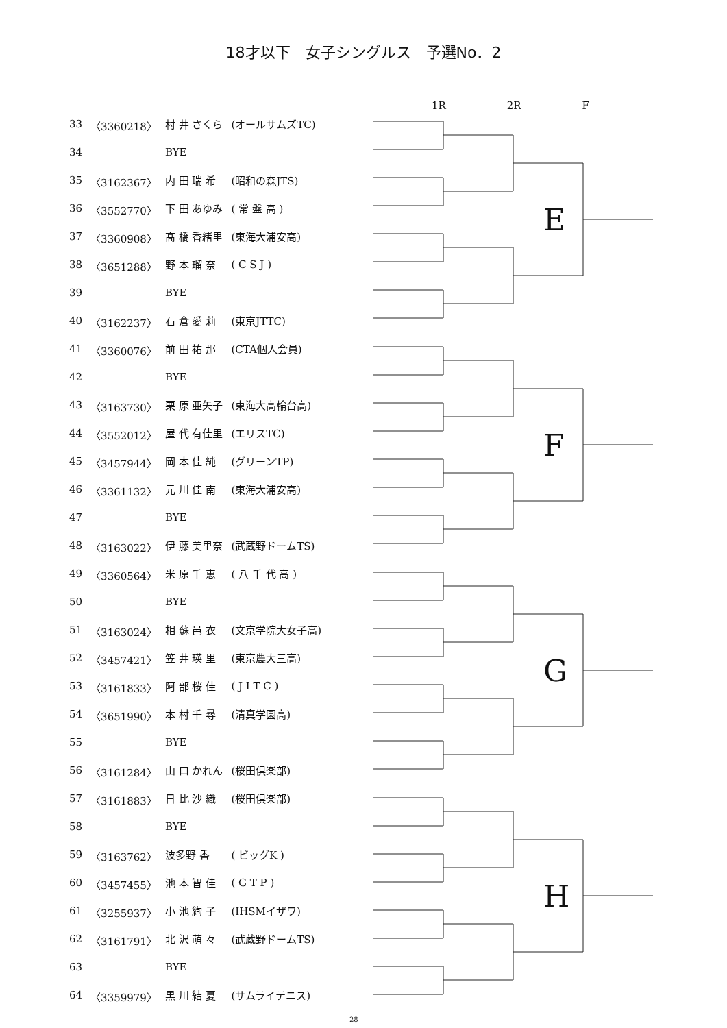18才以下　女子シングルス　予選No．2
1R 2R F
| 33 | 〈3360218〉 | 村 井 さくら | (オールサムズTC) |
| 34 | | BYE | |
| 35 | 〈3162367〉 | 内 田 瑞 希 | (昭和の森JTS) |
| 36 | 〈3552770〉 | 下 田 あゆみ | ( 常 盤 高 ) |
| 37 | 〈3360908〉 | 髙 橋 香緒里 | (東海大浦安高) |
| 38 | 〈3651288〉 | 野 本 瑠 奈 | ( C S J ) |
| 39 | | BYE | |
| 40 | 〈3162237〉 | 石 倉 愛 莉 | (東京JTTC) |
| 41 | 〈3360076〉 | 前 田 祐 那 | (CTA個人会員) |
| 42 | | BYE | |
| 43 | 〈3163730〉 | 栗 原 亜矢子 | (東海大高輪台高) |
| 44 | 〈3552012〉 | 屋 代 有佳里 | (エリスTC) |
| 45 | 〈3457944〉 | 岡 本 佳 純 | (グリーンTP) |
| 46 | 〈3361132〉 | 元 川 佳 南 | (東海大浦安高) |
| 47 | | BYE | |
| 48 | 〈3163022〉 | 伊 藤 美里奈 | (武蔵野ドームTS) |
| 49 | 〈3360564〉 | 米 原 千 恵 | ( 八 千 代 高 ) |
| 50 | | BYE | |
| 51 | 〈3163024〉 | 相 蘇 邑 衣 | (文京学院大女子高) |
| 52 | 〈3457421〉 | 笠 井 瑛 里 | (東京農大三高) |
| 53 | 〈3161833〉 | 阿 部 桜 佳 | ( J I T C ) |
| 54 | 〈3651990〉 | 本 村 千 尋 | (清真学園高) |
| 55 | | BYE | |
| 56 | 〈3161284〉 | 山 口 かれん | (桜田倶楽部) |
| 57 | 〈3161883〉 | 日 比 沙 織 | (桜田倶楽部) |
| 58 | | BYE | |
| 59 | 〈3163762〉 | 波多野 香 | ( ビッグK ) |
| 60 | 〈3457455〉 | 池 本 智 佳 | ( G T P ) |
| 61 | 〈3255937〉 | 小 池 絢 子 | (IHSMイザワ) |
| 62 | 〈3161791〉 | 北 沢 萌 々 | (武蔵野ドームTS) |
| 63 | | BYE | |
| 64 | 〈3359979〉 | 黒 川 結 夏 | (サムライテニス) |
E
F
G
H
28